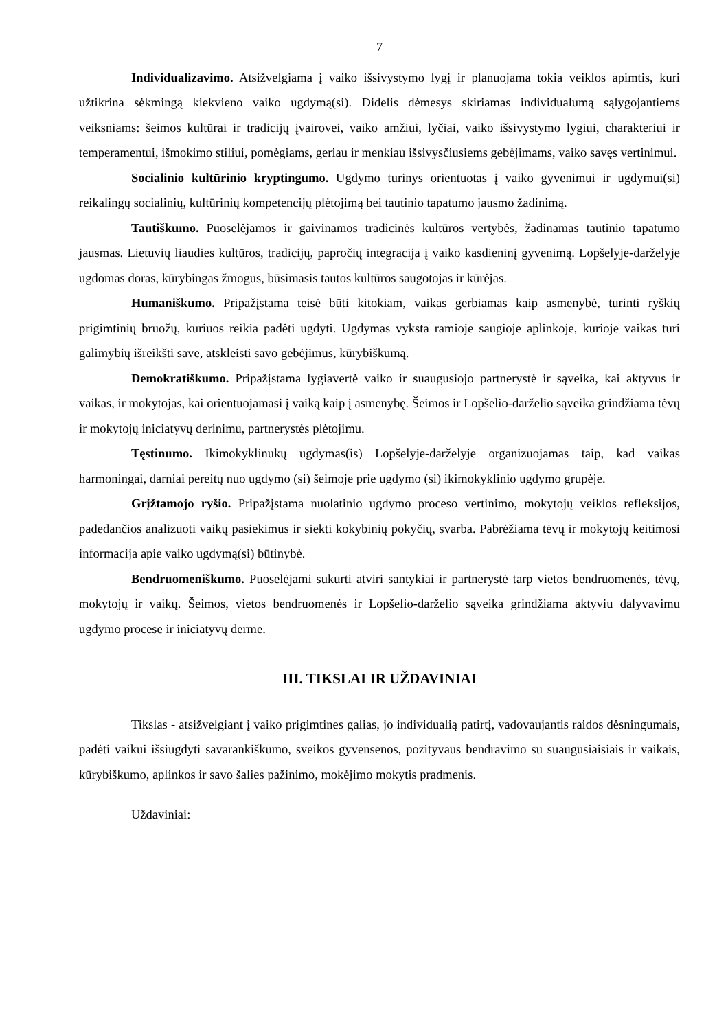7
Individualizavimo. Atsižvelgiama į vaiko išsivystymo lygį ir planuojama tokia veiklos apimtis, kuri užtikrina sėkmingą kiekvieno vaiko ugdymą(si). Didelis dėmesys skiriamas individualumą sąlygojantiems veiksniams: šeimos kultūrai ir tradicijų įvairovei, vaiko amžiui, lyčiai, vaiko išsivystymo lygiui, charakteriui ir temperamentui, išmokimo stiliui, pomėgiams, geriau ir menkiau išsivysčiusiems gebėjimams, vaiko savęs vertinimui.
Socialinio kultūrinio kryptingumo. Ugdymo turinys orientuotas į vaiko gyvenimui ir ugdymui(si) reikalingų socialinių, kultūrinių kompetencijų plėtojimą bei tautinio tapatumo jausmo žadinimą.
Tautiškumo. Puoselėjamos ir gaivinamos tradicinės kultūros vertybės, žadinamas tautinio tapatumo jausmas. Lietuvių liaudies kultūros, tradicijų, papročių integracija į vaiko kasdieninį gyvenimą. Lopšelyje-darželyje ugdomas doras, kūrybingas žmogus, būsimasis tautos kultūros saugotojas ir kūrėjas.
Humaniškumo. Pripažįstama teisė būti kitokiam, vaikas gerbiamas kaip asmenybė, turinti ryškių prigimtinių bruožų, kuriuos reikia padėti ugdyti. Ugdymas vyksta ramioje saugioje aplinkoje, kurioje vaikas turi galimybių išreikšti save, atskleisti savo gebėjimus, kūrybiškumą.
Demokratiškumo. Pripažįstama lygiavertė vaiko ir suaugusiojo partnerystė ir sąveika, kai aktyvus ir vaikas, ir mokytojas, kai orientuojamasi į vaiką kaip į asmenybę. Šeimos ir Lopšelio-darželio sąveika grindžiama tėvų ir mokytojų iniciatyvų derinimu, partnerystės plėtojimu.
Tęstinumo. Ikimokyklinukų ugdymas(is) Lopšelyje-darželyje organizuojamas taip, kad vaikas harmoningai, darniai pereitų nuo ugdymo (si) šeimoje prie ugdymo (si) ikimokyklinio ugdymo grupėje.
Grįžtamojo ryšio. Pripažįstama nuolatinio ugdymo proceso vertinimo, mokytojų veiklos refleksijos, padedančios analizuoti vaikų pasiekimus ir siekti kokybinių pokyčių, svarba. Pabrėžiama tėvų ir mokytojų keitimosi informacija apie vaiko ugdymą(si) būtinybė.
Bendruomeniškumo. Puoselėjami sukurti atviri santykiai ir partnerystė tarp vietos bendruomenės, tėvų, mokytojų ir vaikų. Šeimos, vietos bendruomenės ir Lopšelio-darželio sąveika grindžiama aktyviu dalyvavimu ugdymo procese ir iniciatyvų derme.
III. TIKSLAI IR UŽDAVINIAI
Tikslas - atsižvelgiant į vaiko prigimtines galias, jo individualią patirtį, vadovaujantis raidos dėsningumais, padėti vaikui išsiugdyti savarankiškumo, sveikos gyvensenos, pozityvaus bendravimo su suaugusiaisiais ir vaikais, kūrybiškumo, aplinkos ir savo šalies pažinimo, mokėjimo mokytis pradmenis.
Uždaviniai: